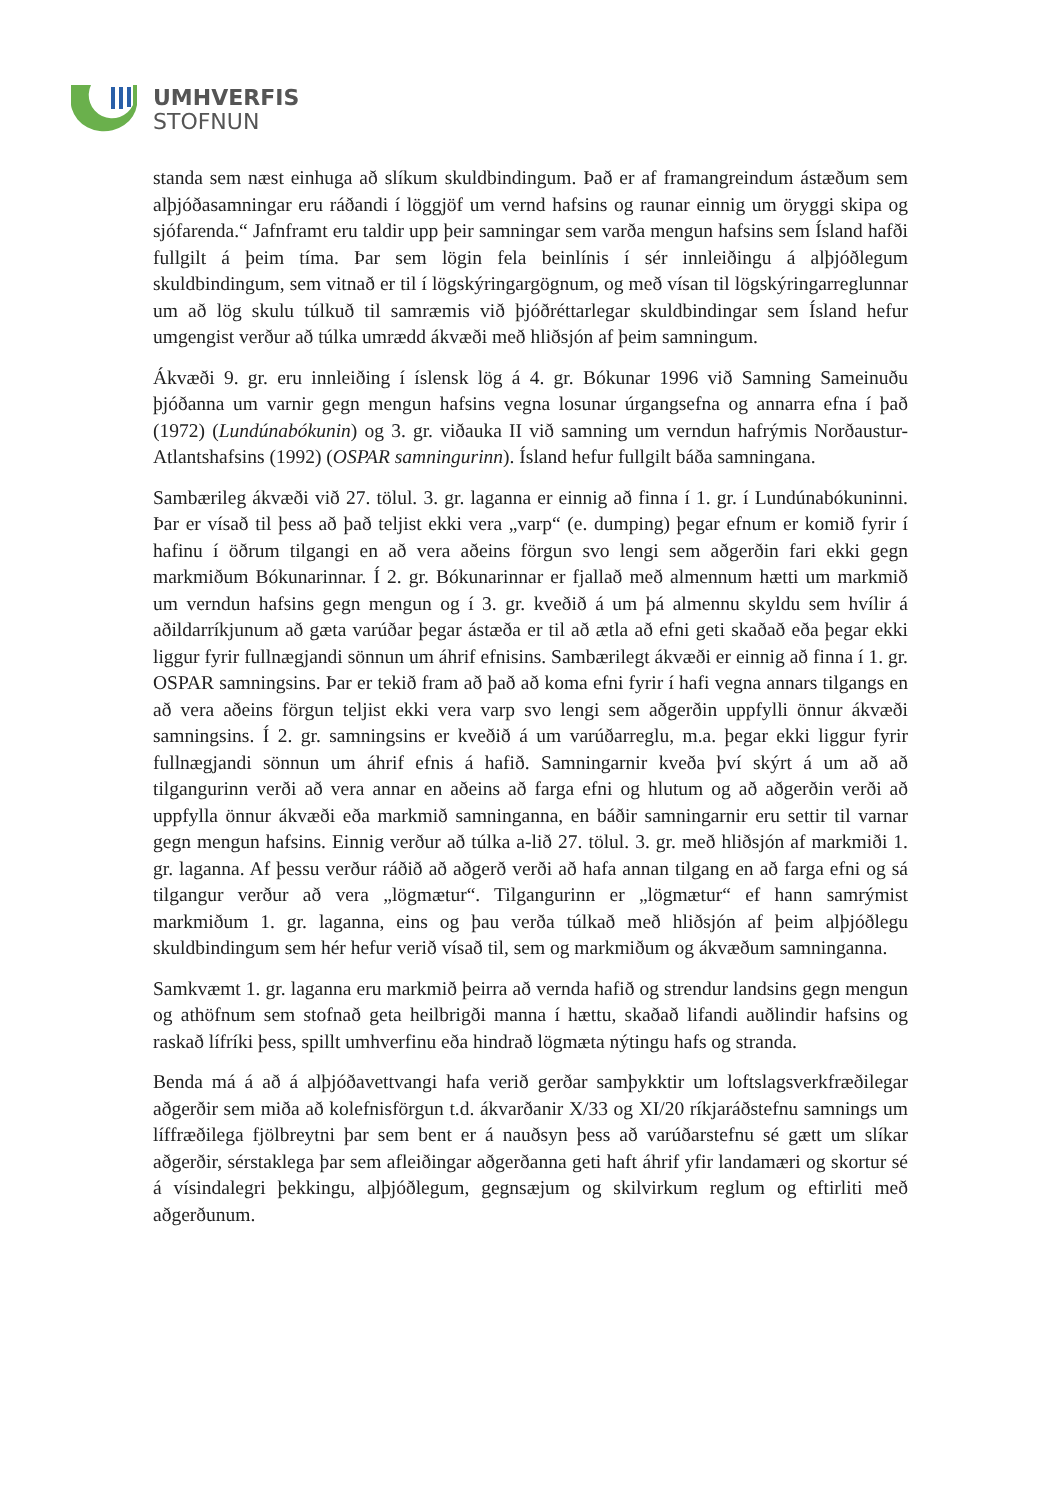UMHVERFIS
STOFNUN
standa sem næst einhuga að slíkum skuldbindingum. Það er af framangreindum ástæðum sem alþjóðasamningar eru ráðandi í löggjöf um vernd hafsins og raunar einnig um öryggi skipa og sjófarenda.“ Jafnframt eru taldir upp þeir samningar sem varða mengun hafsins sem Ísland hafði fullgilt á þeim tíma. Þar sem lögin fela beinlínis í sér innleiðingu á alþjóðlegum skuldbindingum, sem vitnað er til í lögskýringargögnum, og með vísan til lögskýringarreglunnar um að lög skulu túlkuð til samræmis við þjóðréttarlegar skuldbindingar sem Ísland hefur umgengist verður að túlka umrædd ákvæði með hliðsjón af þeim samningum.
Ákvæði 9. gr. eru innleiðing í íslensk lög á 4. gr. Bókunar 1996 við Samning Sameinuðu þjóðanna um varnir gegn mengun hafsins vegna losunar úrgangsefna og annarra efna í það (1972) (Lundúnabókunin) og 3. gr. viðauka II við samning um verndun hafrýmis Norðaustur-Atlantshafsins (1992) (OSPAR samningurinn). Ísland hefur fullgilt báða samningana.
Sambærileg ákvæði við 27. tölul. 3. gr. laganna er einnig að finna í 1. gr. í Lundúnabókuninni. Þar er vísað til þess að það teljist ekki vera „varp“ (e. dumping) þegar efnum er komið fyrir í hafinu í öðrum tilgangi en að vera aðeins förgun svo lengi sem aðgerðin fari ekki gegn markmiðum Bókunarinnar. Í 2. gr. Bókunarinnar er fjallað með almennum hætti um markmið um verndun hafsins gegn mengun og í 3. gr. kveðið á um þá almennu skyldu sem hvílir á aðildarríkjunum að gæta varúðar þegar ástæða er til að ætla að efni geti skaðað eða þegar ekki liggur fyrir fullnægjandi sönnun um áhrif efnisins. Sambærilegt ákvæði er einnig að finna í 1. gr. OSPAR samningsins. Þar er tekið fram að það að koma efni fyrir í hafi vegna annars tilgangs en að vera aðeins förgun teljist ekki vera varp svo lengi sem aðgerðin uppfylli önnur ákvæði samningsins. Í 2. gr. samningsins er kveðið á um varúðarreglu, m.a. þegar ekki liggur fyrir fullnægjandi sönnun um áhrif efnis á hafið. Samningarnir kveða því skýrt á um að að tilgangurinn verði að vera annar en aðeins að farga efni og hlutum og að aðgerðin verði að uppfylla önnur ákvæði eða markmið samninganna, en báðir samningarnir eru settir til varnar gegn mengun hafsins. Einnig verður að túlka a-lið 27. tölul. 3. gr. með hliðsjón af markmiði 1. gr. laganna. Af þessu verður ráðið að aðgerð verði að hafa annan tilgang en að farga efni og sá tilgangur verður að vera „lögmætur“. Tilgangurinn er „lögmætur“ ef hann samrýmist markmiðum 1. gr. laganna, eins og þau verða túlkað með hliðsjón af þeim alþjóðlegu skuldbindingum sem hér hefur verið vísað til, sem og markmiðum og ákvæðum samninganna.
Samkvæmt 1. gr. laganna eru markmið þeirra að vernda hafið og strendur landsins gegn mengun og athöfnum sem stofnað geta heilbrigði manna í hættu, skaðað lifandi auðlindir hafsins og raskað lífríki þess, spillt umhverfinu eða hindrað lögmæta nýtingu hafs og stranda.
Benda má á að á alþjóðavettvangi hafa verið gerðar samþykktir um loftslagsverkfræðilegar aðgerðir sem miða að kolefnisförgun t.d. ákvarðanir X/33 og XI/20 ríkjaráðstefnu samnings um líffræðilega fjölbreytni þar sem bent er á nauðsyn þess að varúðarstefnu sé gætt um slíkar aðgerðir, sérstaklega þar sem afleiðingar aðgerðanna geti haft áhrif yfir landamæri og skortur sé á vísindalegri þekkingu, alþjóðlegum, gegnsæjum og skilvirkum reglum og eftirliti með aðgerðunum.